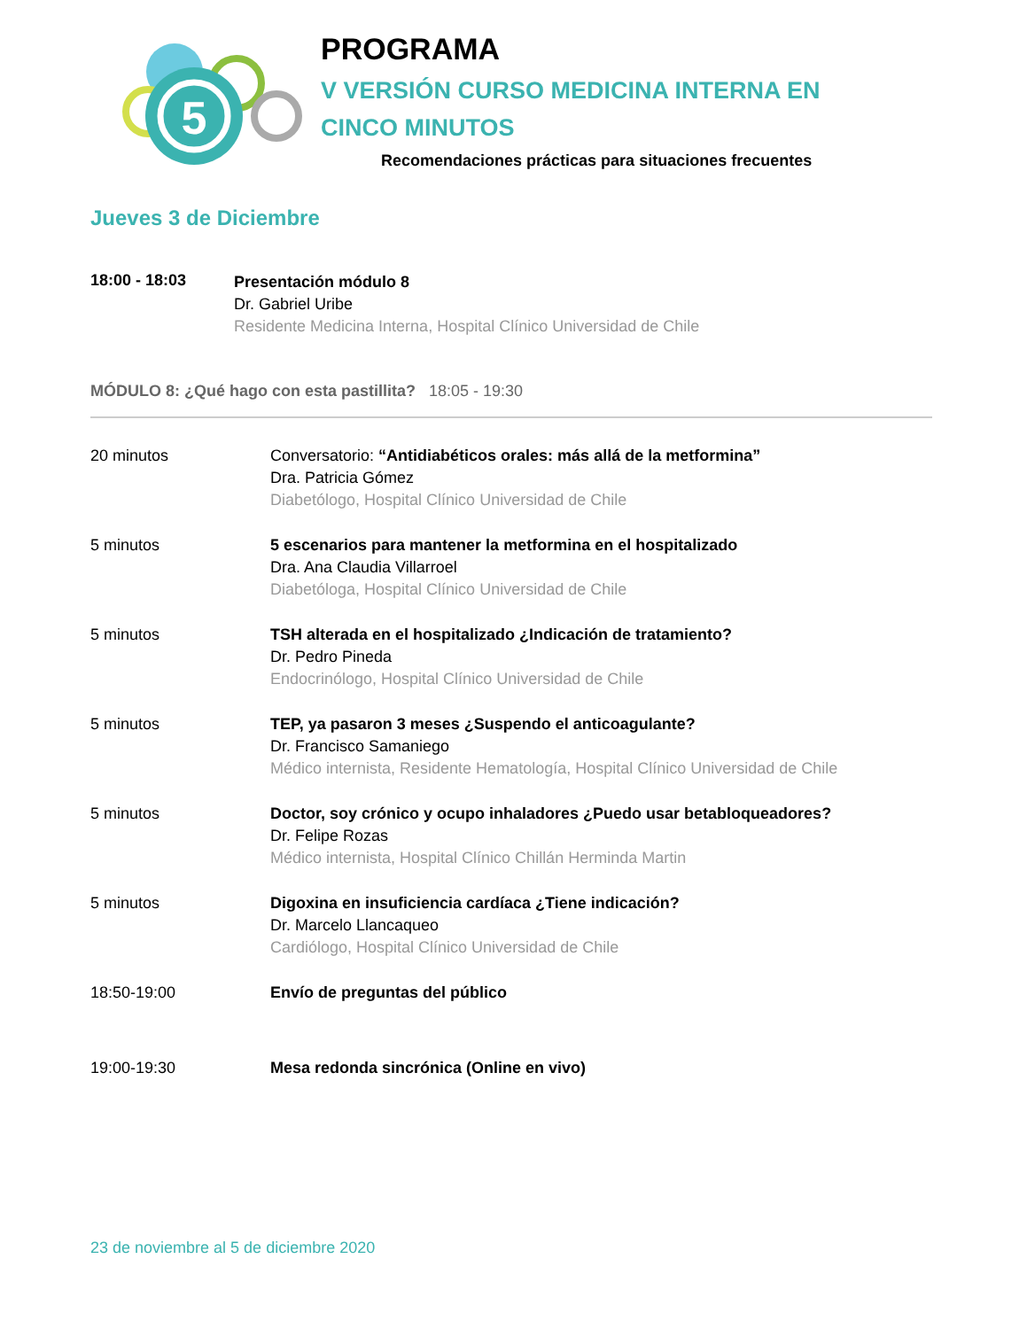5
PROGRAMA
V VERSIÓN CURSO MEDICINA INTERNA EN CINCO MINUTOS
Recomendaciones prácticas para situaciones frecuentes
Jueves 3 de Diciembre
18:00 - 18:03
Presentación módulo 8
Dr. Gabriel Uribe
Residente Medicina Interna, Hospital Clínico Universidad de Chile
MÓDULO 8: ¿Qué hago con esta pastillita? 18:05 - 19:30
20 minutos Conversatorio: “Antidiabéticos orales: más allá de la metformina”
Dra. Patricia Gómez
Diabetólogo, Hospital Clínico Universidad de Chile
5 minutos 5 escenarios para mantener la metformina en el hospitalizado
Dra. Ana Claudia Villarroel
Diabetóloga, Hospital Clínico Universidad de Chile
5 minutos TSH alterada en el hospitalizado ¿Indicación de tratamiento?
Dr. Pedro Pineda
Endocrinólogo, Hospital Clínico Universidad de Chile
5 minutos TEP, ya pasaron 3 meses ¿Suspendo el anticoagulante?
Dr. Francisco Samaniego
Médico internista, Residente Hematología, Hospital Clínico Universidad de Chile
5 minutos Doctor, soy crónico y ocupo inhaladores ¿Puedo usar betabloqueadores?
Dr. Felipe Rozas
Médico internista, Hospital Clínico Chillán Herminda Martin
5 minutos Digoxina en insuficiencia cardíaca ¿Tiene indicación?
Dr. Marcelo Llancaqueo
Cardiólogo, Hospital Clínico Universidad de Chile
18:50-19:00 Envío de preguntas del público
19:00-19:30 Mesa redonda sincrónica (Online en vivo)
23 de noviembre al 5 de diciembre 2020